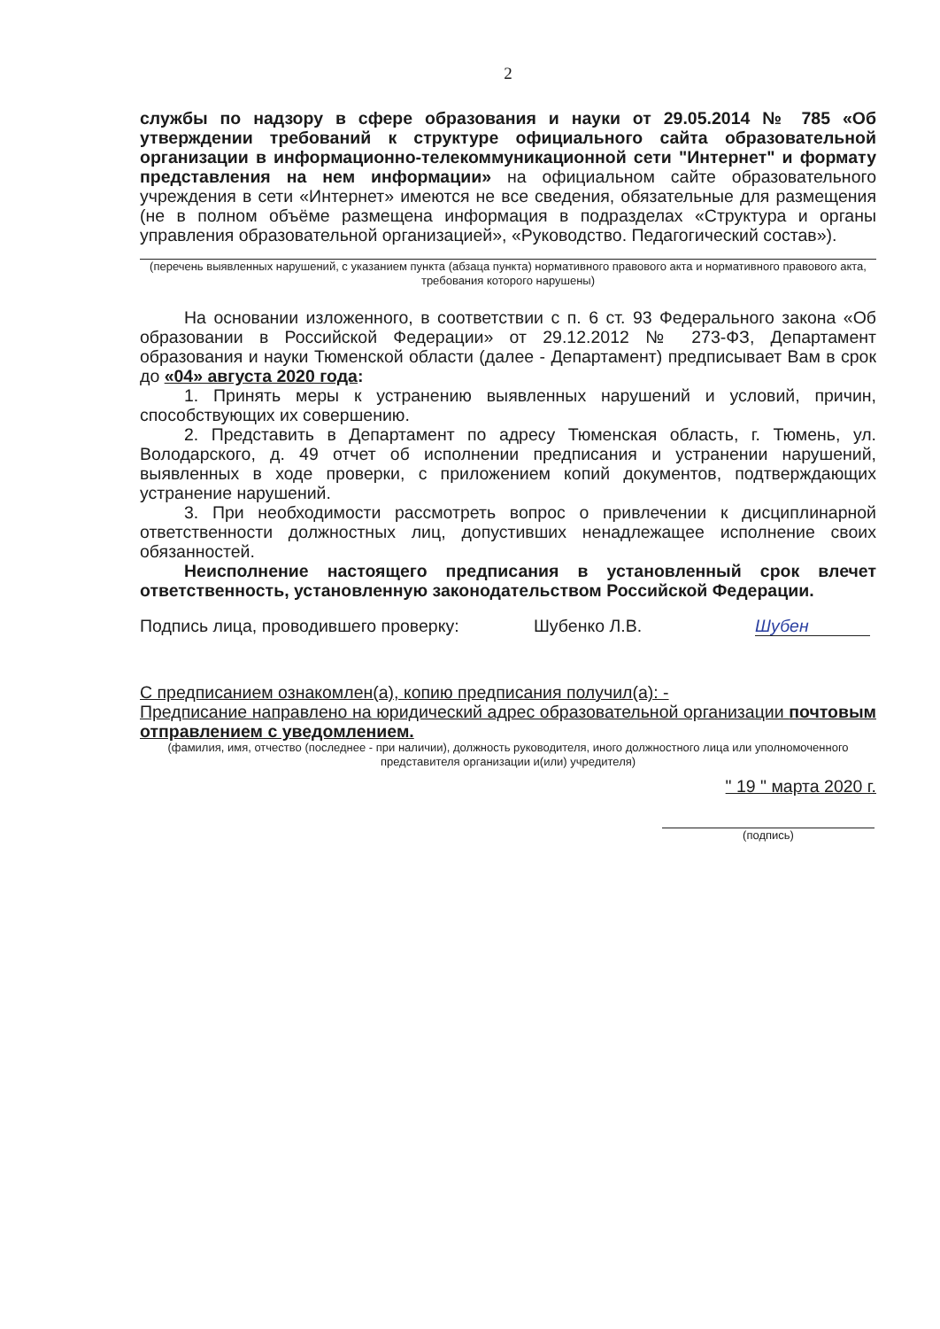2
службы по надзору в сфере образования и науки от 29.05.2014 № 785 «Об утверждении требований к структуре официального сайта образовательной организации в информационно-телекоммуникационной сети "Интернет" и формату представления на нем информации» на официальном сайте образовательного учреждения в сети «Интернет» имеются не все сведения, обязательные для размещения (не в полном объёме размещена информация в подразделах «Структура и органы управления образовательной организацией», «Руководство. Педагогический состав»).
(перечень выявленных нарушений, с указанием пункта (абзаца пункта) нормативного правового акта и нормативного правового акта, требования которого нарушены)
На основании изложенного, в соответствии с п. 6 ст. 93 Федерального закона «Об образовании в Российской Федерации» от 29.12.2012 № 273-ФЗ, Департамент образования и науки Тюменской области (далее - Департамент) предписывает Вам в срок до «04» августа 2020 года:
1. Принять меры к устранению выявленных нарушений и условий, причин, способствующих их совершению.
2. Представить в Департамент по адресу Тюменская область, г. Тюмень, ул. Володарского, д. 49 отчет об исполнении предписания и устранении нарушений, выявленных в ходе проверки, с приложением копий документов, подтверждающих устранение нарушений.
3. При необходимости рассмотреть вопрос о привлечении к дисциплинарной ответственности должностных лиц, допустивших ненадлежащее исполнение своих обязанностей.
Неисполнение настоящего предписания в установленный срок влечет ответственность, установленную законодательством Российской Федерации.
Подпись лица, проводившего проверку: Шубенко Л.В. Шубен
С предписанием ознакомлен(а), копию предписания получил(а): -
Предписание направлено на юридический адрес образовательной организации почтовым отправлением с уведомлением.
(фамилия, имя, отчество (последнее - при наличии), должность руководителя, иного должностного лица или уполномоченного представителя организации и(или) учредителя)
" 19 " марта 2020 г.
(подпись)